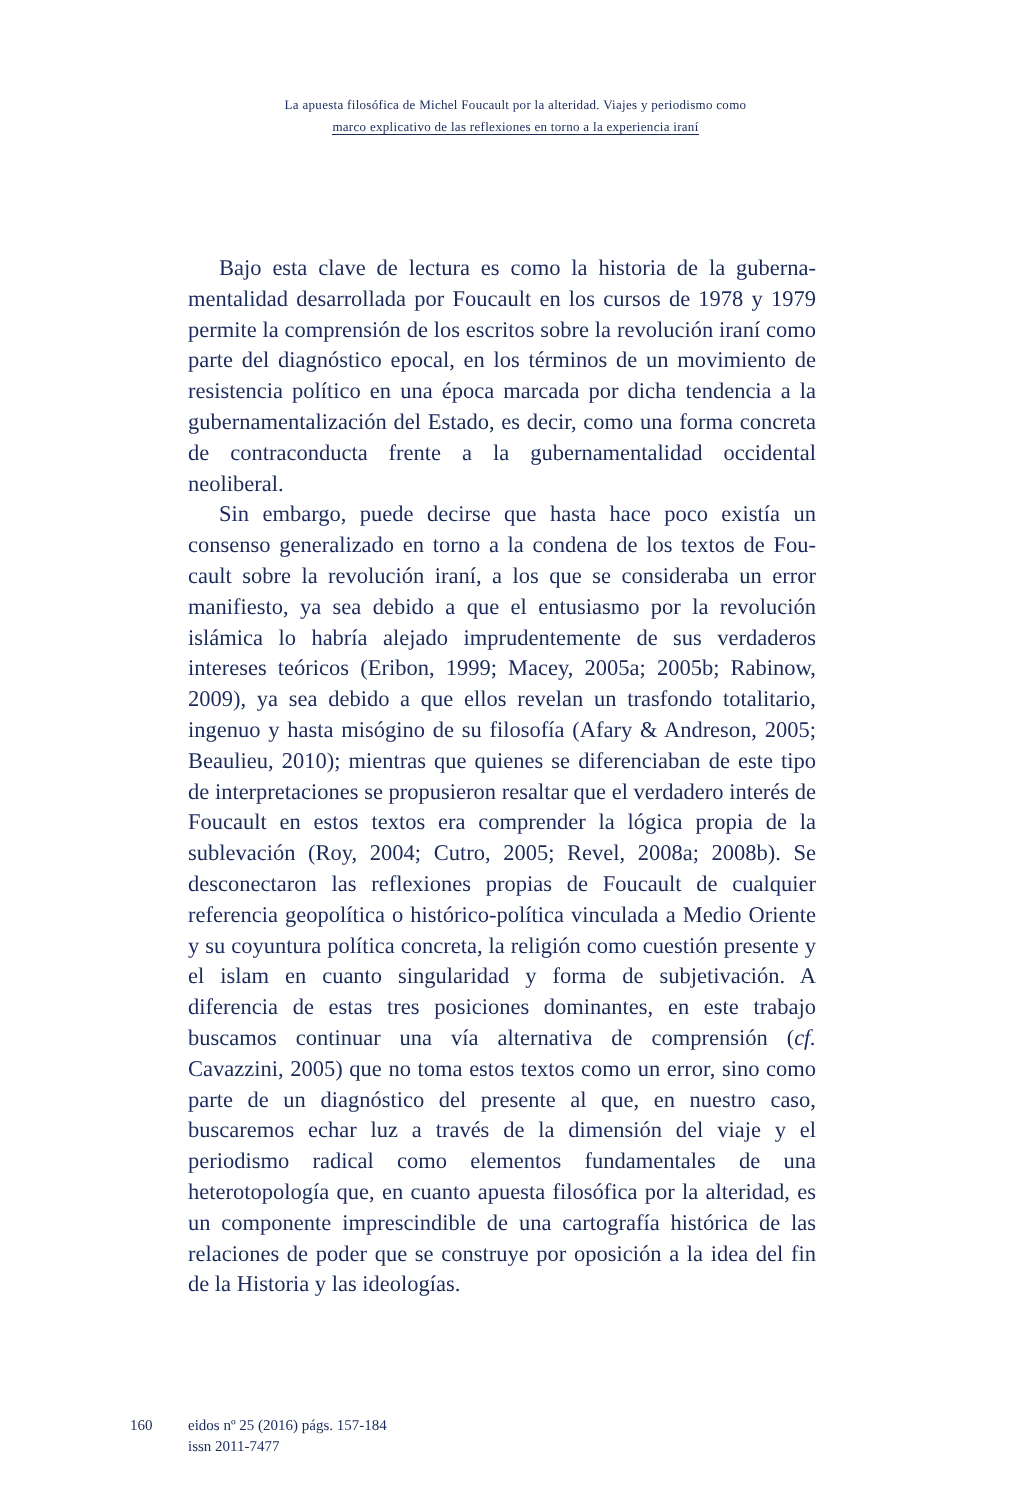La apuesta filosófica de Michel Foucault por la alteridad. Viajes y periodismo como
marco explicativo de las reflexiones en torno a la experiencia iraní
Bajo esta clave de lectura es como la historia de la guberna­mentalidad desarrollada por Foucault en los cursos de 1978 y 1979 permite la comprensión de los escritos sobre la revolución iraní como parte del diagnóstico epocal, en los términos de un movimiento de resistencia político en una época marcada por dicha tendencia a la gubernamentalización del Estado, es decir, como una forma concreta de contraconducta frente a la guberna­mentalidad occidental neoliberal.
Sin embargo, puede decirse que hasta hace poco existía un consenso generalizado en torno a la condena de los textos de Fou­cault sobre la revolución iraní, a los que se consideraba un error manifiesto, ya sea debido a que el entusiasmo por la revolución islámica lo habría alejado imprudentemente de sus verdaderos intereses teóricos (Eribon, 1999; Macey, 2005a; 2005b; Rabinow, 2009), ya sea debido a que ellos revelan un trasfondo totalitario, ingenuo y hasta misógino de su filosofía (Afary & Andreson, 2005; Beaulieu, 2010); mientras que quienes se diferenciaban de este tipo de interpretaciones se propusieron resaltar que el verda­dero interés de Foucault en estos textos era comprender la lógica propia de la sublevación (Roy, 2004; Cutro, 2005; Revel, 2008a; 2008b). Se desconectaron las reflexiones propias de Foucault de cualquier referencia geopolítica o histórico-política vinculada a Medio Oriente y su coyuntura política concreta, la religión como cuestión presente y el islam en cuanto singularidad y forma de subjetivación. A diferencia de estas tres posiciones dominantes, en este trabajo buscamos continuar una vía alternativa de com­prensión (cf. Cavazzini, 2005) que no toma estos textos como un error, sino como parte de un diagnóstico del presente al que, en nuestro caso, buscaremos echar luz a través de la dimensión del viaje y el periodismo radical como elementos fundamentales de una heterotopología que, en cuanto apuesta filosófica por la alteridad, es un componente imprescindible de una cartografía histórica de las relaciones de poder que se construye por oposición a la idea del fin de la Historia y las ideologías.
160 eidos nº 25 (2016) págs. 157-184
issn 2011-7477